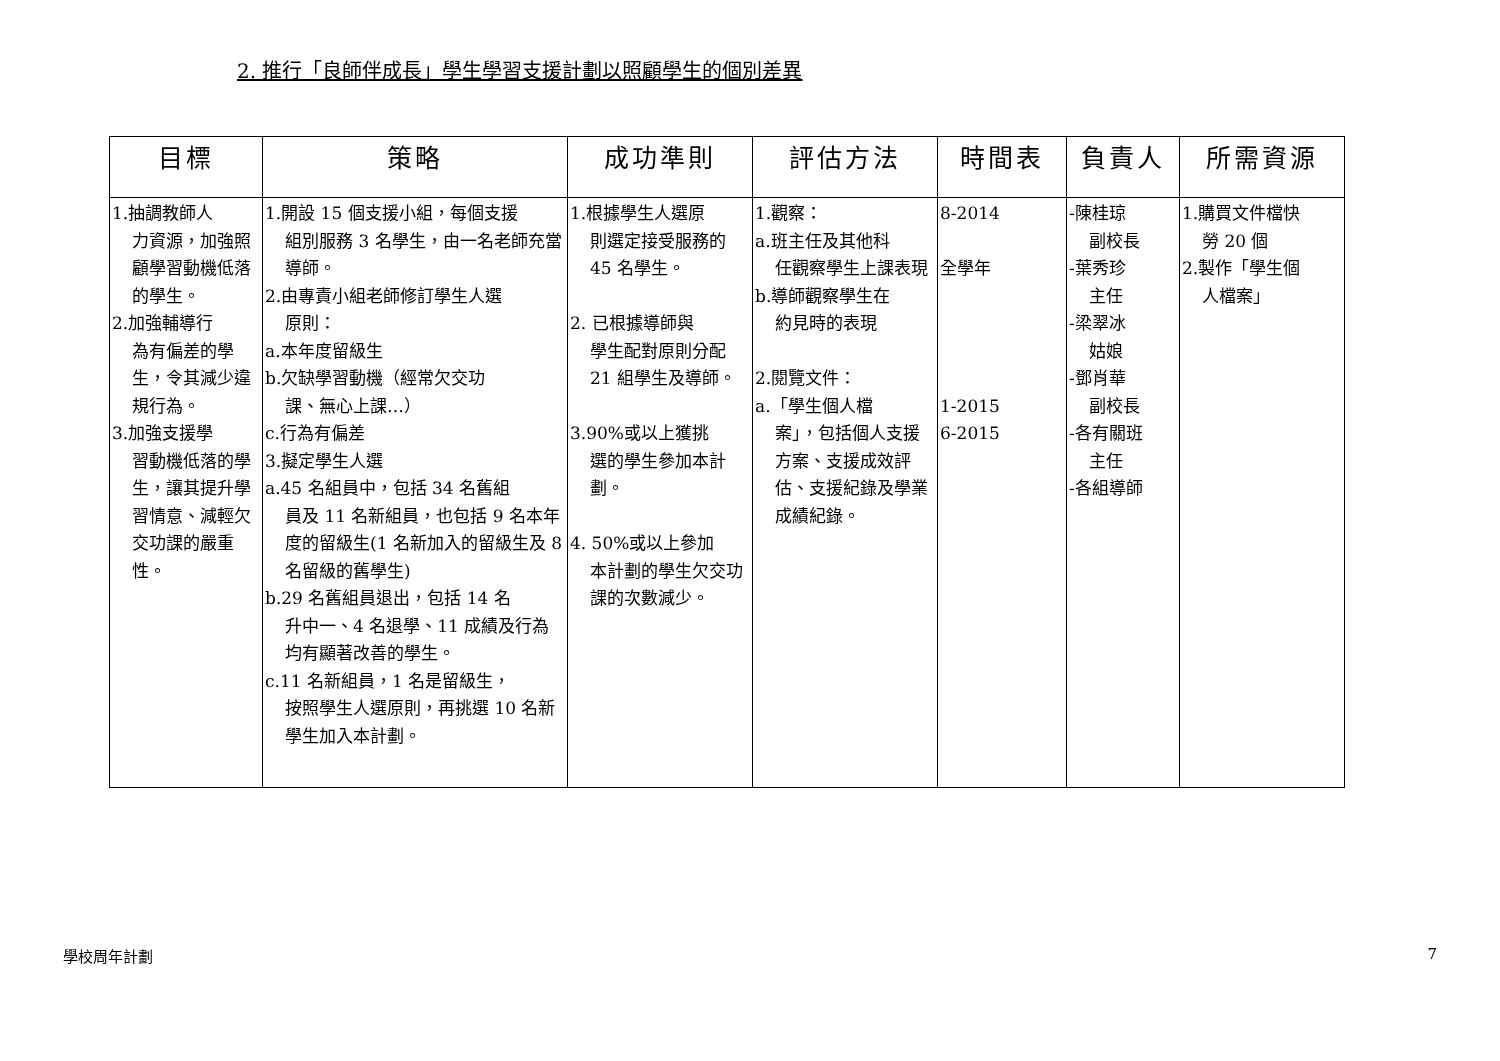2. 推行「良師伴成長」學生學習支援計劃以照顧學生的個別差異
| 目標 | 策略 | 成功準則 | 評估方法 | 時間表 | 負責人 | 所需資源 |
| --- | --- | --- | --- | --- | --- | --- |
| 1.抽調教師人 力資源，加強照顧學習動機低落的學生。 2.加強輔導行 為有偏差的學生，令其減少違規行為。 3.加強支援學 習動機低落的學生，讓其提升學習情意、減輕欠交功課的嚴重性。 | 1.開設 15 個支援小組，每個支援 組別服務 3 名學生，由一名老師充當導師。 2.由專責小組老師修訂學生人選 原則： a.本年度留級生 b.欠缺學習動機（經常欠交功 課、無心上課…） c.行為有偏差 3.擬定學生人選 a.45 名組員中，包括 34 名舊組 員及 11 名新組員，也包括 9 名本年度的留級生(1 名新加入的留級生及 8 名留級的舊學生) b.29 名舊組員退出，包括 14 名 升中一、4 名退學、11 成績及行為均有顯著改善的學生。 c.11 名新組員，1 名是留級生， 按照學生人選原則，再挑選 10 名新學生加入本計劃。 | 1.根據學生人選原 則選定接受服務的 45 名學生。 2. 已根據導師與 學生配對原則分配 21 組學生及導師。 3.90%或以上獲挑 選的學生參加本計劃。 4. 50%或以上參加 本計劃的學生欠交功課的次數減少。 | 1.觀察： a.班主任及其他科 任觀察學生上課表現 b.導師觀察學生在 約見時的表現 2.閱覽文件： a.「學生個人檔 案」，包括個人支援方案、支援成效評估、支援紀錄及學業成績紀錄。 | 8-2014 全學年 1-2015 6-2015 | -陳桂琼 副校長 -葉秀珍 主任 -梁翠冰 姑娘 -鄧肖華 副校長 -各有關班 主任 -各組導師 | 1.購買文件檔快 勞 20 個 2.製作「學生個 人檔案」 |
學校周年計劃 7